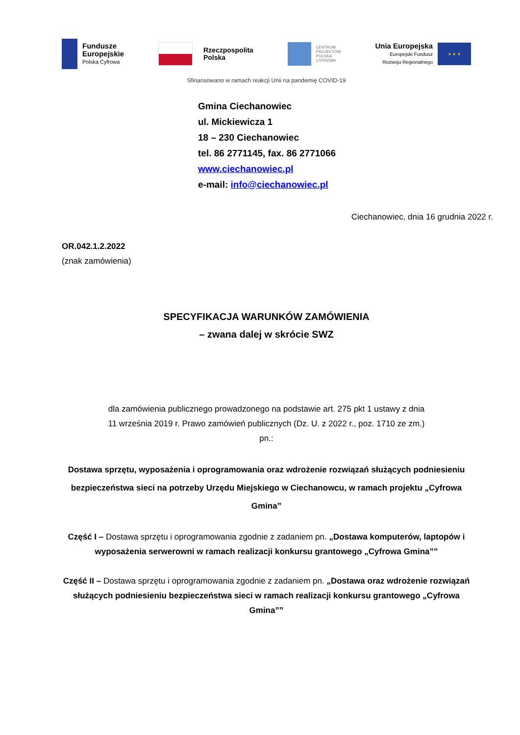Fundusze
Europejskie
Polska Cyfrowa
Rzeczpospolita
Polska
CENTRUM
PROJEKTÓW
POLSKA
CYFROWA
Unia Europejska
Europejski Fundusz
Rozwoju Regionalnego
★ ★ ★
Sfinansowano w ramach reakcji Unii na pandemię COVID-19
Gmina Ciechanowiec
ul. Mickiewicza 1
18 – 230 Ciechanowiec
tel. 86 2771145, fax. 86 2771066
www.ciechanowiec.pl
e-mail: info@ciechanowiec.pl
Ciechanowiec, dnia 16 grudnia 2022 r.
OR.042.1.2.2022
(znak zamówienia)
SPECYFIKACJA WARUNKÓW ZAMÓWIENIA
– zwana dalej w skrócie SWZ
dla zamówienia publicznego prowadzonego na podstawie art. 275 pkt 1 ustawy z dnia
11 września 2019 r. Prawo zamówień publicznych (Dz. U. z 2022 r., poz. 1710 ze zm.)
pn.:
Dostawa sprzętu, wyposażenia i oprogramowania oraz wdrożenie rozwiązań służących podniesieniu bezpieczeństwa sieci na potrzeby Urzędu Miejskiego w Ciechanowcu, w ramach projektu „Cyfrowa Gmina”
Część I – Dostawa sprzętu i oprogramowania zgodnie z zadaniem pn. „Dostawa komputerów, laptopów i wyposażenia serwerowni w ramach realizacji konkursu grantowego „Cyfrowa Gmina””
Część II – Dostawa sprzętu i oprogramowania zgodnie z zadaniem pn. „Dostawa oraz wdrożenie rozwiązań służących podniesieniu bezpieczeństwa sieci w ramach realizacji konkursu grantowego „Cyfrowa Gmina””